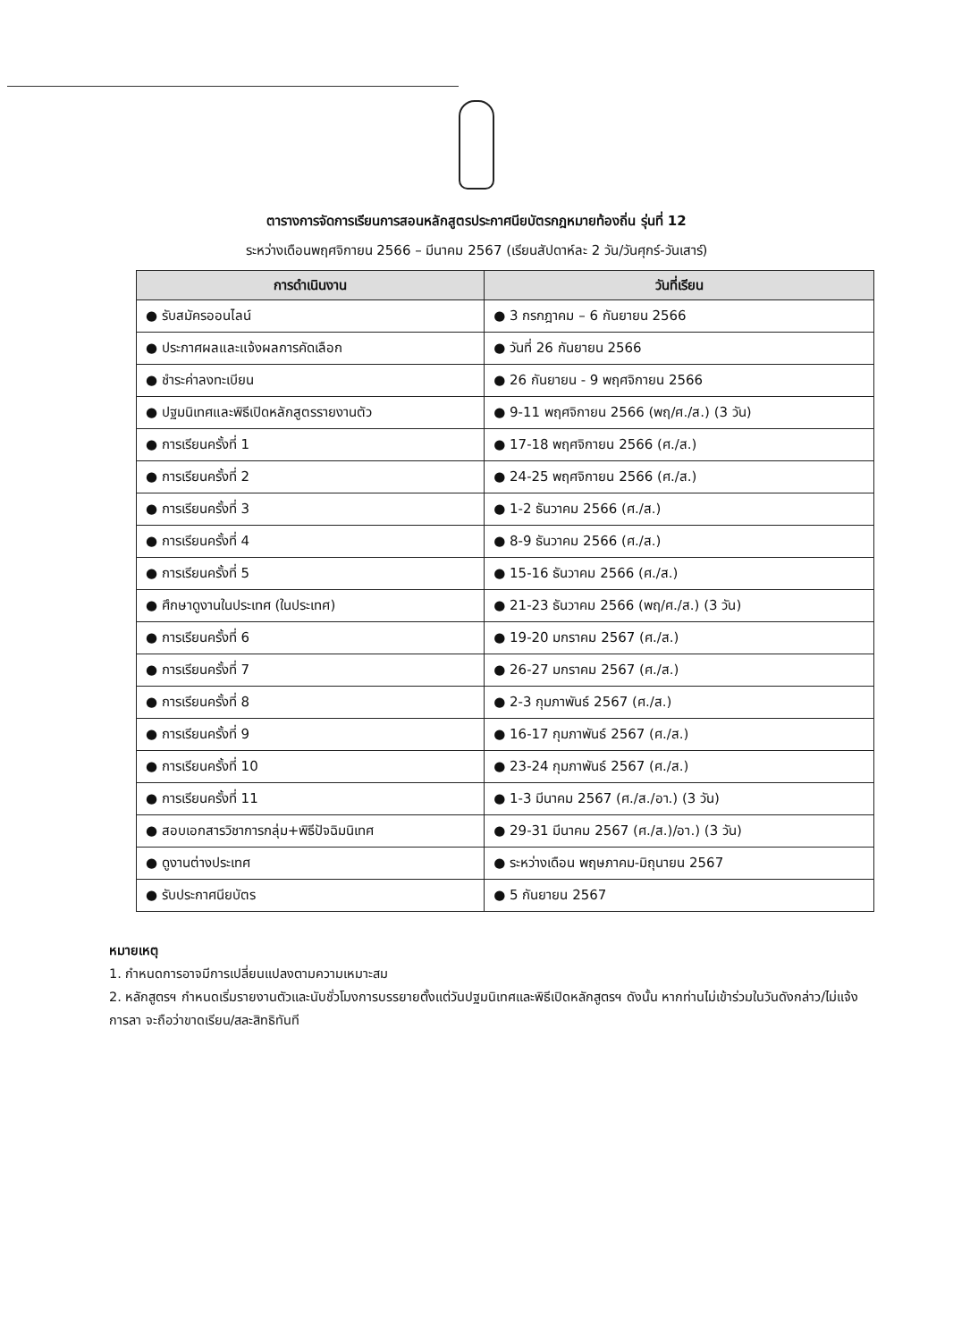ตารางการจัดการเรียนการสอนหลักสูตรประกาศนียบัตรกฎหมายท้องถิ่น รุ่นที่ 12
ระหว่างเดือนพฤศจิกายน 2566 – มีนาคม 2567 (เรียนสัปดาห์ละ 2 วัน/วันศุกร์-วันเสาร์)
| การดำเนินงาน | วันที่เรียน |
| --- | --- |
| ● รับสมัครออนไลน์ | ● 3 กรกฎาคม – 6 กันยายน 2566 |
| ● ประกาศผลและแจ้งผลการคัดเลือก | ● วันที่ 26 กันยายน 2566 |
| ● ชำระค่าลงทะเบียน | ● 26 กันยายน - 9 พฤศจิกายน 2566 |
| ● ปฐมนิเทศและพิธีเปิดหลักสูตรรายงานตัว | ● 9-11 พฤศจิกายน 2566 (พฤ/ศ./ส.) (3 วัน) |
| ● การเรียนครั้งที่ 1 | ● 17-18 พฤศจิกายน 2566 (ศ./ส.) |
| ● การเรียนครั้งที่ 2 | ● 24-25 พฤศจิกายน 2566 (ศ./ส.) |
| ● การเรียนครั้งที่ 3 | ● 1-2 ธันวาคม 2566 (ศ./ส.) |
| ● การเรียนครั้งที่ 4 | ● 8-9 ธันวาคม 2566 (ศ./ส.) |
| ● การเรียนครั้งที่ 5 | ● 15-16 ธันวาคม 2566 (ศ./ส.) |
| ● ศึกษาดูงานในประเทศ (ในประเทศ) | ● 21-23 ธันวาคม 2566 (พฤ/ศ./ส.) (3 วัน) |
| ● การเรียนครั้งที่ 6 | ● 19-20 มกราคม 2567 (ศ./ส.) |
| ● การเรียนครั้งที่ 7 | ● 26-27 มกราคม 2567 (ศ./ส.) |
| ● การเรียนครั้งที่ 8 | ● 2-3 กุมภาพันธ์ 2567 (ศ./ส.) |
| ● การเรียนครั้งที่ 9 | ● 16-17 กุมภาพันธ์ 2567 (ศ./ส.) |
| ● การเรียนครั้งที่ 10 | ● 23-24 กุมภาพันธ์ 2567 (ศ./ส.) |
| ● การเรียนครั้งที่ 11 | ● 1-3 มีนาคม 2567 (ศ./ส./อา.) (3 วัน) |
| ● สอบเอกสารวิชาการกลุ่ม+พิธีปัจฉิมนิเทศ | ● 29-31 มีนาคม 2567 (ศ./ส.)/อา.) (3 วัน) |
| ● ดูงานต่างประเทศ | ● ระหว่างเดือน พฤษภาคม-มิถุนายน 2567 |
| ● รับประกาศนียบัตร | ● 5 กันยายน 2567 |
หมายเหตุ
1. กำหนดการอาจมีการเปลี่ยนแปลงตามความเหมาะสม
2. หลักสูตรฯ กำหนดเริ่มรายงานตัวและนับชั่วโมงการบรรยายตั้งแต่วันปฐมนิเทศและพิธีเปิดหลักสูตรฯ ดังนั้น หากท่านไม่เข้าร่วมในวันดังกล่าว/ไม่แจ้งการลา จะถือว่าขาดเรียน/สละสิทธิทันที